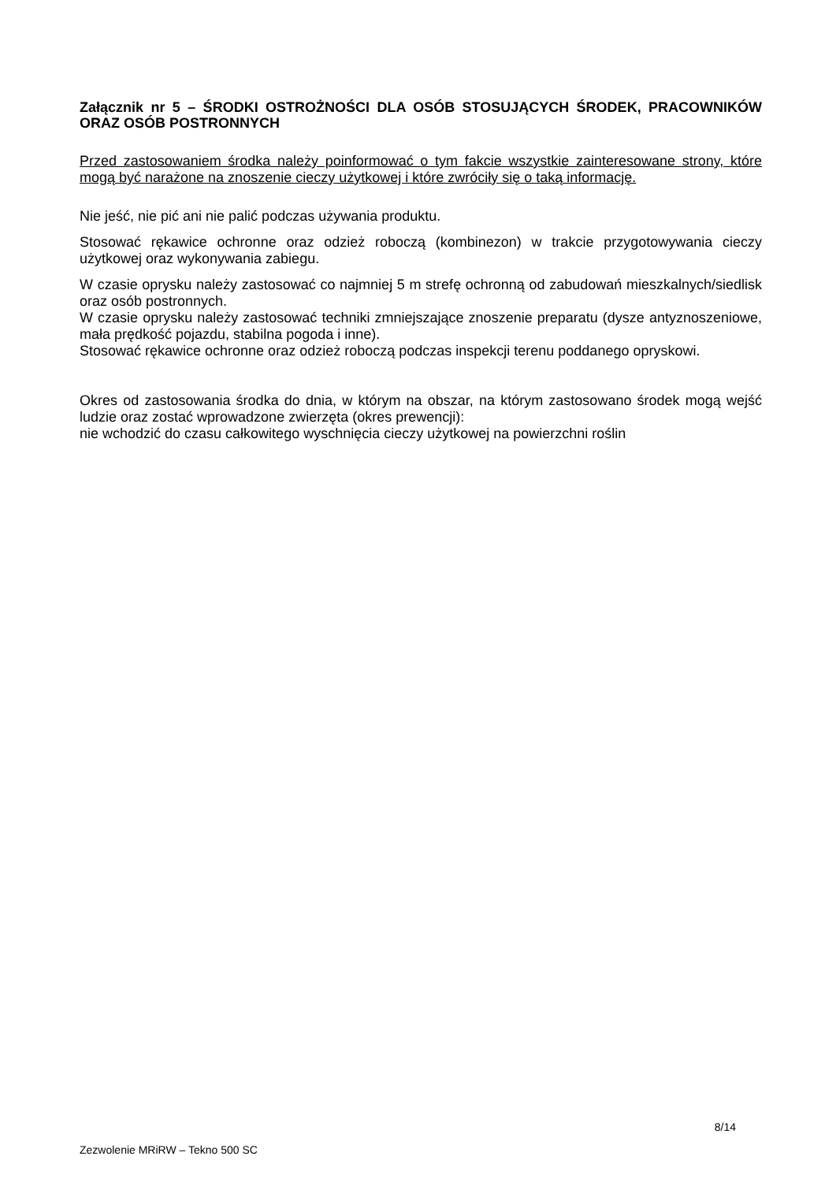Załącznik nr 5 – ŚRODKI OSTROŻNOŚCI DLA OSÓB STOSUJĄCYCH ŚRODEK, PRACOWNIKÓW ORAZ OSÓB POSTRONNYCH
Przed zastosowaniem środka należy poinformować o tym fakcie wszystkie zainteresowane strony, które mogą być narażone na znoszenie cieczy użytkowej i które zwróciły się o taką informację.
Nie jeść, nie pić ani nie palić podczas używania produktu.
Stosować rękawice ochronne oraz odzież roboczą (kombinezon) w trakcie przygotowywania cieczy użytkowej oraz wykonywania zabiegu.
W czasie oprysku należy zastosować co najmniej 5 m strefę ochronną od zabudowań mieszkalnych/siedlisk oraz osób postronnych.
W czasie oprysku należy zastosować techniki zmniejszające znoszenie preparatu (dysze antyznoszeniowe, mała prędkość pojazdu, stabilna pogoda i inne).
Stosować rękawice ochronne oraz odzież roboczą podczas inspekcji terenu poddanego opryskowi.
Okres od zastosowania środka do dnia, w którym na obszar, na którym zastosowano środek mogą wejść ludzie oraz zostać wprowadzone zwierzęta (okres prewencji):
nie wchodzić do czasu całkowitego wyschnięcia cieczy użytkowej na powierzchni roślin
8/14
Zezwolenie MRiRW – Tekno 500 SC